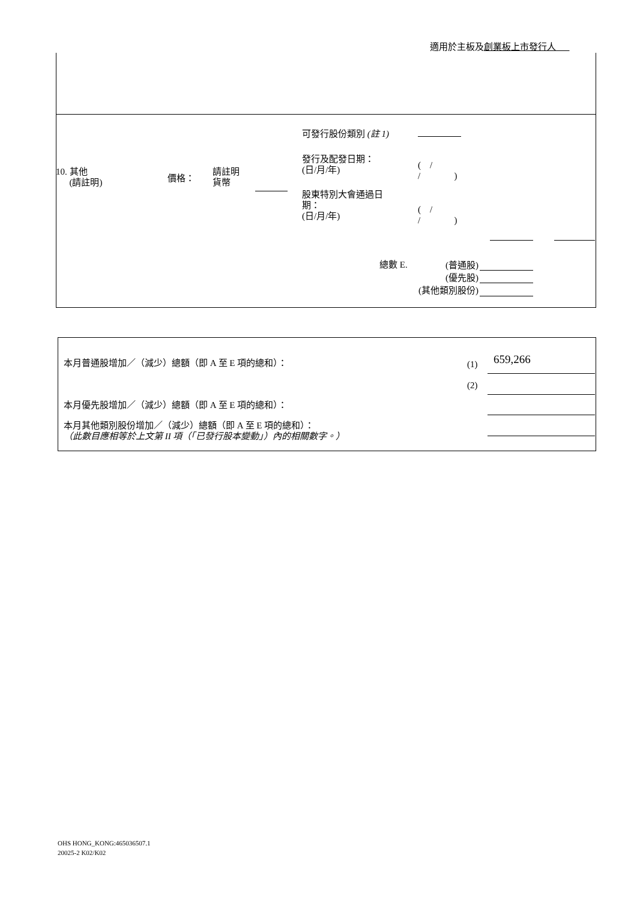適用於主板及創業板上市發行人
可發行股份類別 (註 1)
發行及配發日期：
(日/月/年)
( /
/ )
10. 其他
(請註明)
價格：
請註明
貨幣
股東特別大會通過日
期：
(日/月/年)
( /
/ )
總數 E.
(普通股)
(優先股)
(其他類別股份)
本月普通股增加／（減少）總額（即 A 至 E 項的總和）：
(1) 659,266
(2)
本月優先股增加／（減少）總額（即 A 至 E 項的總和）：
本月其他類別股份增加／（減少）總額（即 A 至 E 項的總和）：
（此數目應相等於上文第 II 項（「已發行股本變動」）內的相關數字。）
OHS HONG_KONG:465036507.1
20025-2 K02/K02